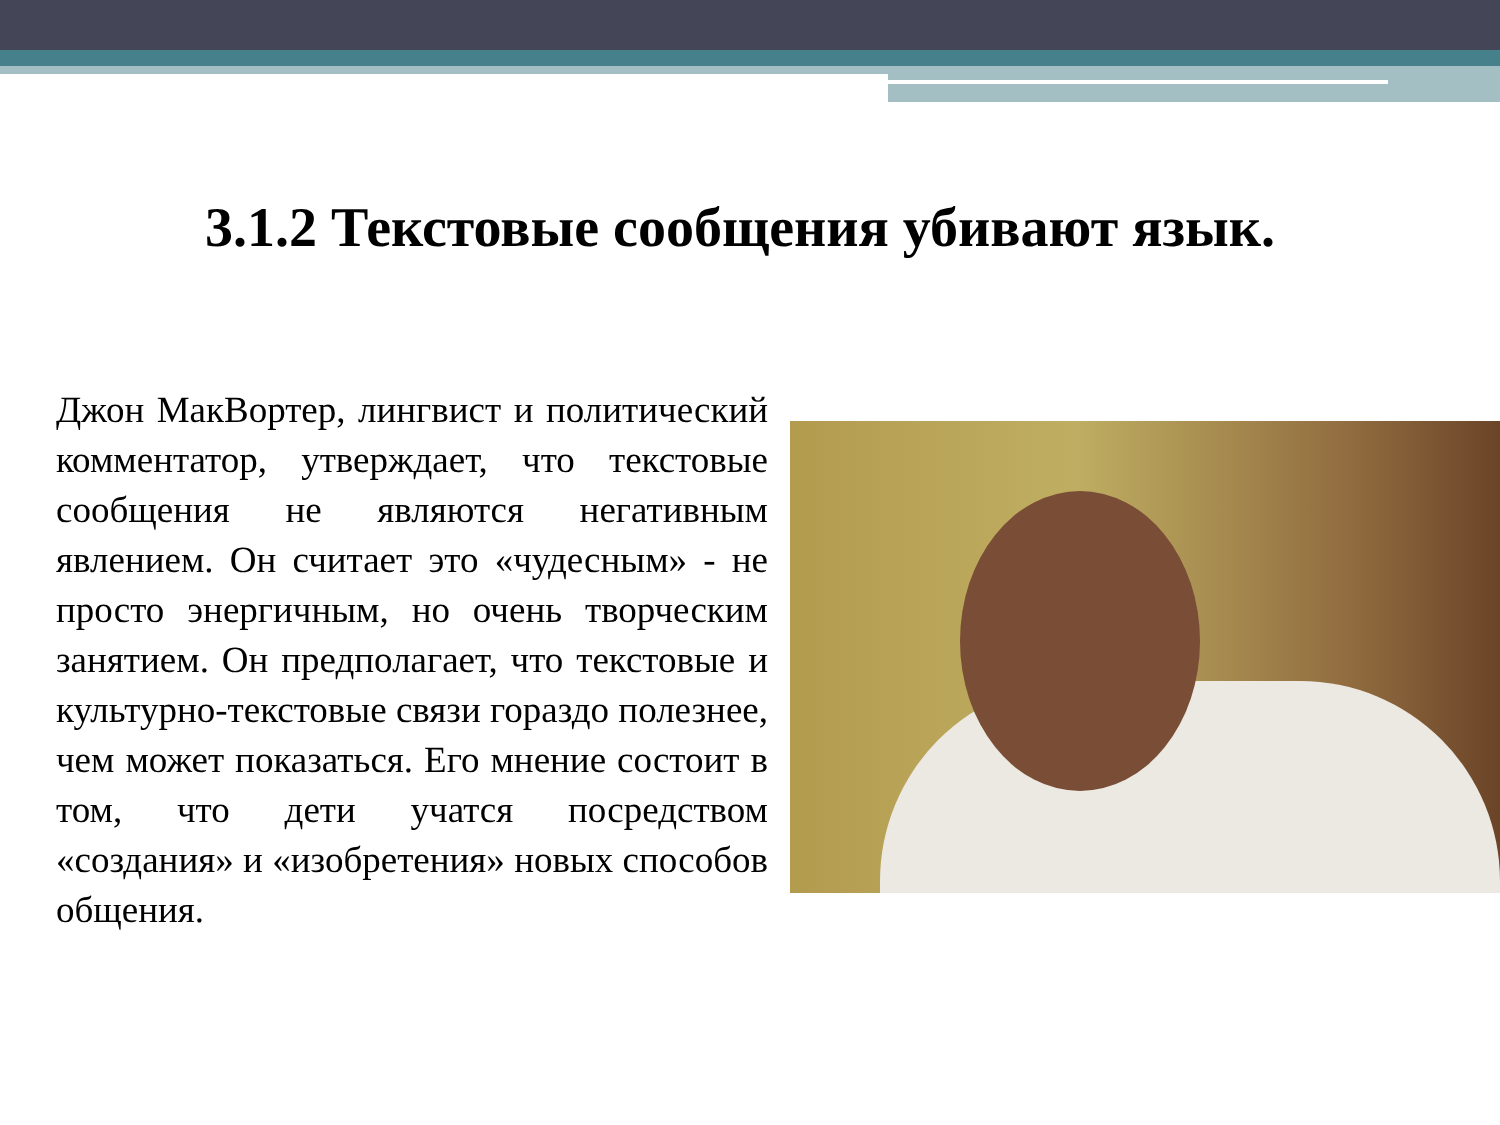3.1.2 Текстовые сообщения убивают язык.
Джон МакВортер, лингвист и политический комментатор, утверждает, что текстовые сообщения не являются негативным явлением. Он считает это «чудесным» - не просто энергичным, но очень творческим занятием. Он предполагает, что текстовые и культурно-текстовые связи гораздо полезнее, чем может показаться. Его мнение состоит в том, что дети учатся посредством «создания» и «изобретения» новых способов общения.